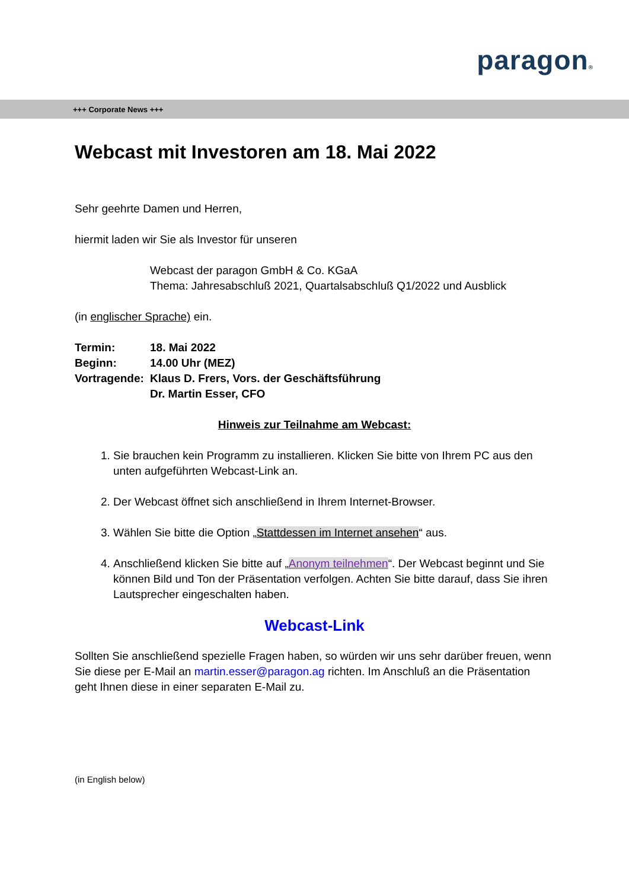paragon®
+++ Corporate News +++
Webcast mit Investoren am 18. Mai 2022
Sehr geehrte Damen und Herren,
hiermit laden wir Sie als Investor für unseren
Webcast der paragon GmbH & Co. KGaA
Thema: Jahresabschluß 2021, Quartalsabschluß Q1/2022 und Ausblick
(in englischer Sprache) ein.
| Termin: | 18. Mai 2022 |
| Beginn: | 14.00 Uhr (MEZ) |
| Vortragende: | Klaus D. Frers, Vors. der Geschäftsführung |
| | Dr. Martin Esser, CFO |
Hinweis zur Teilnahme am Webcast:
1. Sie brauchen kein Programm zu installieren. Klicken Sie bitte von Ihrem PC aus den unten aufgeführten Webcast-Link an.
2. Der Webcast öffnet sich anschließend in Ihrem Internet-Browser.
3. Wählen Sie bitte die Option „Stattdessen im Internet ansehen“ aus.
4. Anschließend klicken Sie bitte auf „Anonym teilnehmen“. Der Webcast beginnt und Sie können Bild und Ton der Präsentation verfolgen. Achten Sie bitte darauf, dass Sie ihren Lautsprecher eingeschalten haben.
Webcast-Link
Sollten Sie anschließend spezielle Fragen haben, so würden wir uns sehr darüber freuen, wenn Sie diese per E-Mail an martin.esser@paragon.ag richten. Im Anschluß an die Präsentation geht Ihnen diese in einer separaten E-Mail zu.
(in English below)